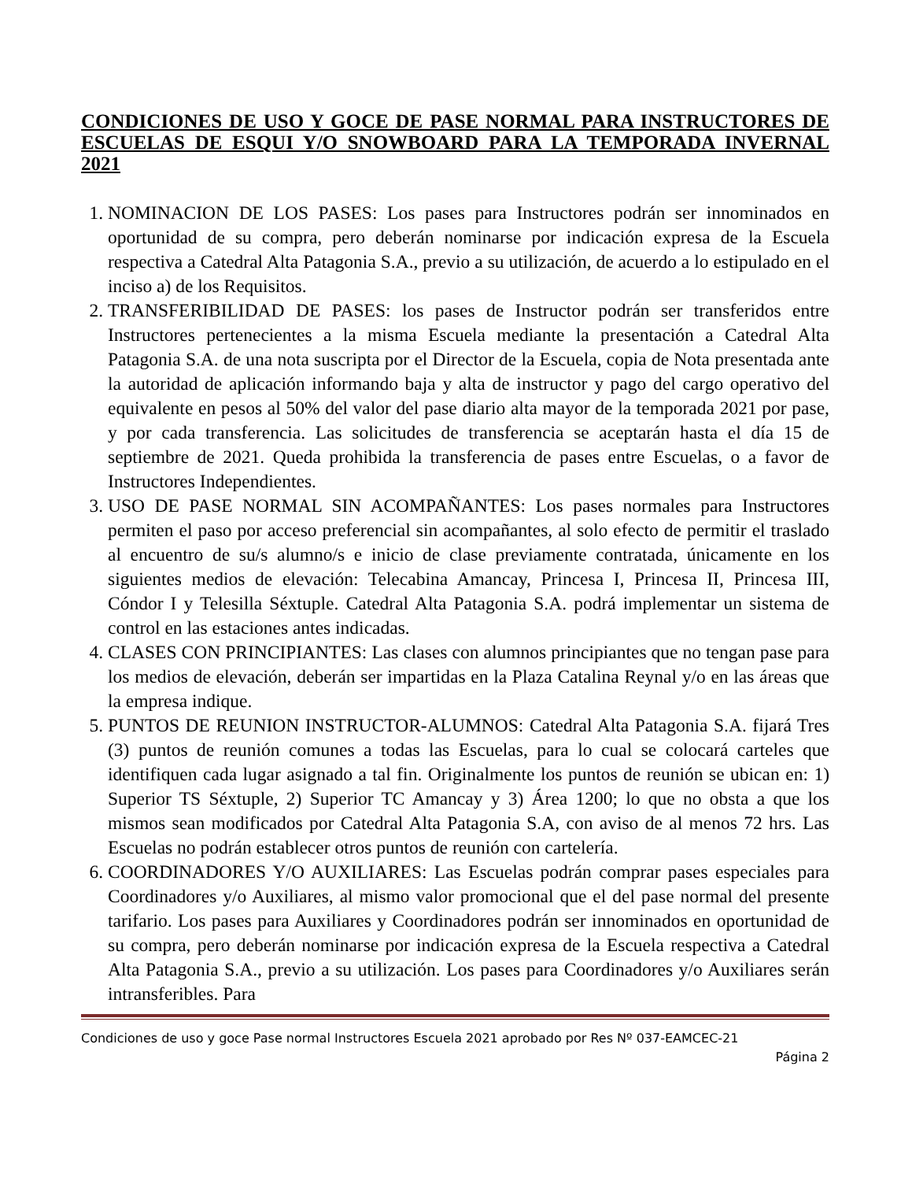CONDICIONES DE USO Y GOCE DE PASE NORMAL PARA INSTRUCTORES DE ESCUELAS DE ESQUI Y/O SNOWBOARD PARA LA TEMPORADA INVERNAL 2021
1. NOMINACION DE LOS PASES: Los pases para Instructores podrán ser innominados en oportunidad de su compra, pero deberán nominarse por indicación expresa de la Escuela respectiva a Catedral Alta Patagonia S.A., previo a su utilización, de acuerdo a lo estipulado en el inciso a) de los Requisitos.
2. TRANSFERIBILIDAD DE PASES: los pases de Instructor podrán ser transferidos entre Instructores pertenecientes a la misma Escuela mediante la presentación a Catedral Alta Patagonia S.A. de una nota suscripta por el Director de la Escuela, copia de Nota presentada ante la autoridad de aplicación informando baja y alta de instructor y pago del cargo operativo del equivalente en pesos al 50% del valor del pase diario alta mayor de la temporada 2021 por pase, y por cada transferencia. Las solicitudes de transferencia se aceptarán hasta el día 15 de septiembre de 2021. Queda prohibida la transferencia de pases entre Escuelas, o a favor de Instructores Independientes.
3. USO DE PASE NORMAL SIN ACOMPAÑANTES: Los pases normales para Instructores permiten el paso por acceso preferencial sin acompañantes, al solo efecto de permitir el traslado al encuentro de su/s alumno/s e inicio de clase previamente contratada, únicamente en los siguientes medios de elevación: Telecabina Amancay, Princesa I, Princesa II, Princesa III, Cóndor I y Telesilla Séxtuple. Catedral Alta Patagonia S.A. podrá implementar un sistema de control en las estaciones antes indicadas.
4. CLASES CON PRINCIPIANTES: Las clases con alumnos principiantes que no tengan pase para los medios de elevación, deberán ser impartidas en la Plaza Catalina Reynal y/o en las áreas que la empresa indique.
5. PUNTOS DE REUNION INSTRUCTOR-ALUMNOS: Catedral Alta Patagonia S.A. fijará Tres (3) puntos de reunión comunes a todas las Escuelas, para lo cual se colocará carteles que identifiquen cada lugar asignado a tal fin. Originalmente los puntos de reunión se ubican en: 1) Superior TS Séxtuple, 2) Superior TC Amancay y 3) Área 1200; lo que no obsta a que los mismos sean modificados por Catedral Alta Patagonia S.A, con aviso de al menos 72 hrs. Las Escuelas no podrán establecer otros puntos de reunión con cartelería.
6. COORDINADORES Y/O AUXILIARES: Las Escuelas podrán comprar pases especiales para Coordinadores y/o Auxiliares, al mismo valor promocional que el del pase normal del presente tarifario. Los pases para Auxiliares y Coordinadores podrán ser innominados en oportunidad de su compra, pero deberán nominarse por indicación expresa de la Escuela respectiva a Catedral Alta Patagonia S.A., previo a su utilización. Los pases para Coordinadores y/o Auxiliares serán intransferibles. Para
Condiciones de uso y goce Pase normal Instructores Escuela 2021 aprobado por Res Nº 037-EAMCEC-21
Página 2